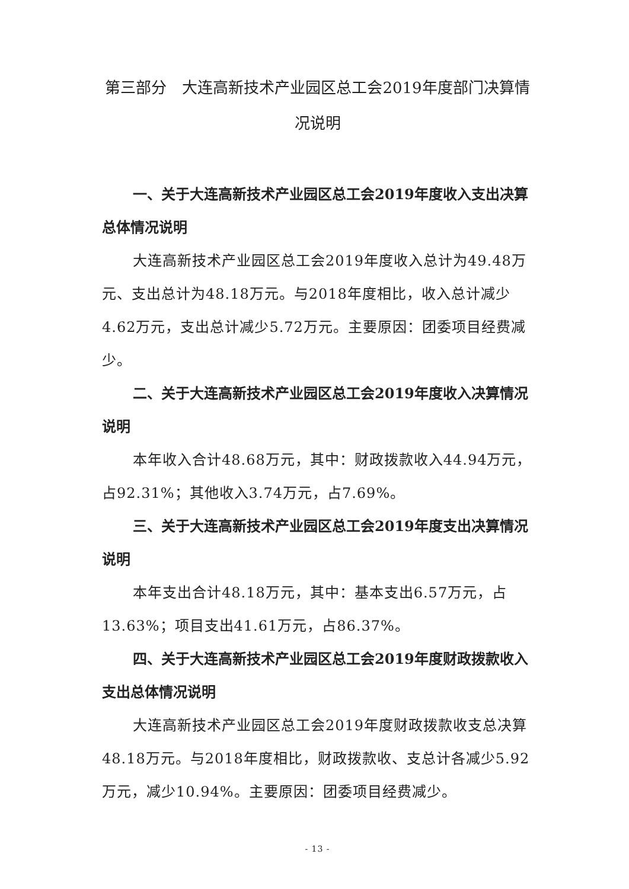第三部分　大连高新技术产业园区总工会2019年度部门决算情况说明
一、关于大连高新技术产业园区总工会2019年度收入支出决算总体情况说明
大连高新技术产业园区总工会2019年度收入总计为49.48万元、支出总计为48.18万元。与2018年度相比，收入总计减少4.62万元，支出总计减少5.72万元。主要原因：团委项目经费减少。
二、关于大连高新技术产业园区总工会2019年度收入决算情况说明
本年收入合计48.68万元，其中：财政拨款收入44.94万元，占92.31%；其他收入3.74万元，占7.69%。
三、关于大连高新技术产业园区总工会2019年度支出决算情况说明
本年支出合计48.18万元，其中：基本支出6.57万元，占13.63%；项目支出41.61万元，占86.37%。
四、关于大连高新技术产业园区总工会2019年度财政拨款收入支出总体情况说明
大连高新技术产业园区总工会2019年度财政拨款收支总决算48.18万元。与2018年度相比，财政拨款收、支总计各减少5.92万元，减少10.94%。主要原因：团委项目经费减少。
- 13 -